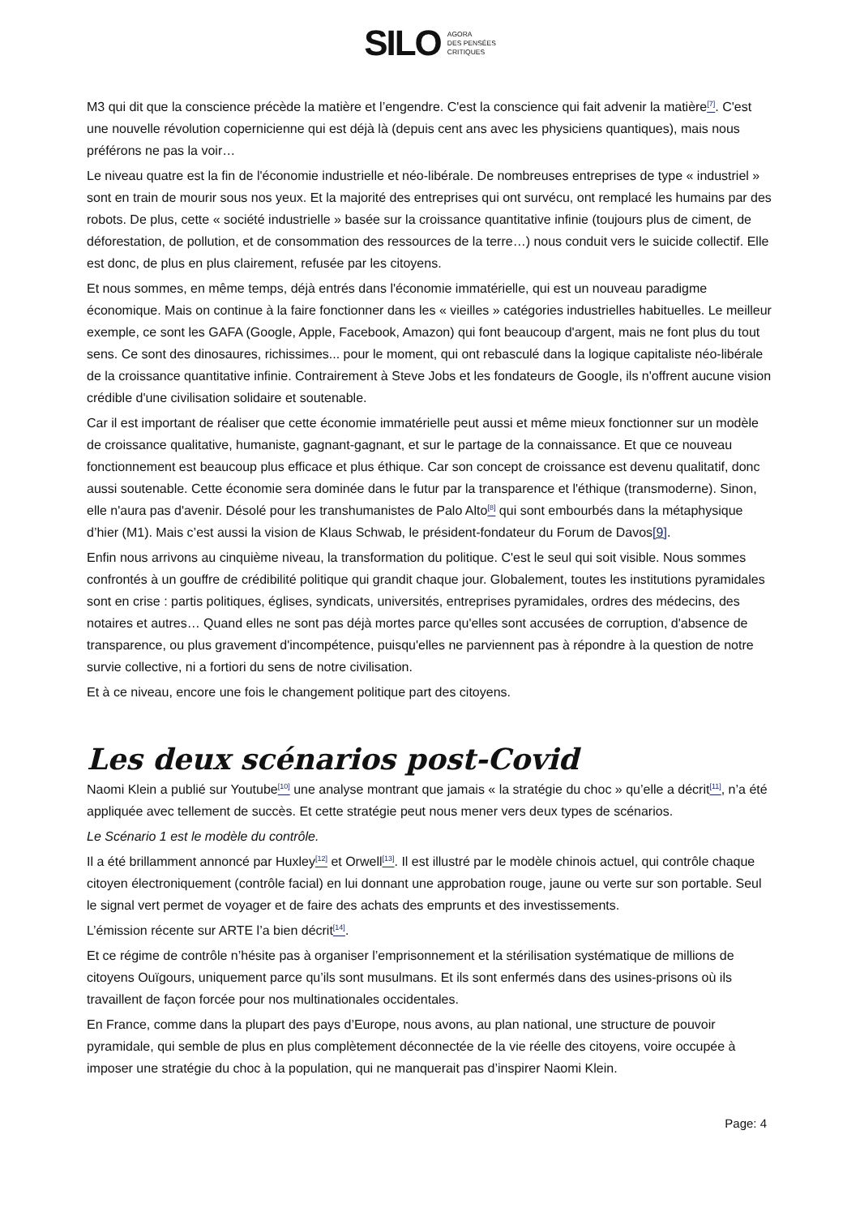SILO AGORA
DES PENSÉES
CRITIQUES
M3 qui dit que la conscience précède la matière et l’engendre. C'est la conscience qui fait advenir la matière<sup>[7]</sup>. C'est une nouvelle révolution copernicienne qui est déjà là (depuis cent ans avec les physiciens quantiques), mais nous préférons ne pas la voir…
Le niveau quatre est la fin de l'économie industrielle et néo-libérale. De nombreuses entreprises de type « industriel » sont en train de mourir sous nos yeux. Et la majorité des entreprises qui ont survécu, ont remplacé les humains par des robots. De plus, cette « société industrielle » basée sur la croissance quantitative infinie (toujours plus de ciment, de déforestation, de pollution, et de consommation des ressources de la terre…) nous conduit vers le suicide collectif. Elle est donc, de plus en plus clairement, refusée par les citoyens.
Et nous sommes, en même temps, déjà entrés dans l'économie immatérielle, qui est un nouveau paradigme économique. Mais on continue à la faire fonctionner dans les « vieilles » catégories industrielles habituelles. Le meilleur exemple, ce sont les GAFA (Google, Apple, Facebook, Amazon) qui font beaucoup d'argent, mais ne font plus du tout sens. Ce sont des dinosaures, richissimes... pour le moment, qui ont rebasculé dans la logique capitaliste néo-libérale de la croissance quantitative infinie. Contrairement à Steve Jobs et les fondateurs de Google, ils n'offrent aucune vision crédible d'une civilisation solidaire et soutenable.
Car il est important de réaliser que cette économie immatérielle peut aussi et même mieux fonctionner sur un modèle de croissance qualitative, humaniste, gagnant-gagnant, et sur le partage de la connaissance. Et que ce nouveau fonctionnement est beaucoup plus efficace et plus éthique. Car son concept de croissance est devenu qualitatif, donc aussi soutenable. Cette économie sera dominée dans le futur par la transparence et l'éthique (transmoderne). Sinon, elle n'aura pas d'avenir. Désolé pour les transhumanistes de Palo Alto<sup>[8]</sup> qui sont embourbés dans la métaphysique d’hier (M1). Mais c’est aussi la vision de Klaus Schwab, le président-fondateur du Forum de Davos[9].
Enfin nous arrivons au cinquième niveau, la transformation du politique. C'est le seul qui soit visible. Nous sommes confrontés à un gouffre de crédibilité politique qui grandit chaque jour. Globalement, toutes les institutions pyramidales sont en crise : partis politiques, églises, syndicats, universités, entreprises pyramidales, ordres des médecins, des notaires et autres… Quand elles ne sont pas déjà mortes parce qu'elles sont accusées de corruption, d'absence de transparence, ou plus gravement d'incompétence, puisqu'elles ne parviennent pas à répondre à la question de notre survie collective, ni a fortiori du sens de notre civilisation.
Et à ce niveau, encore une fois le changement politique part des citoyens.
Les deux scénarios post-Covid
Naomi Klein a publié sur Youtube<sup>[10]</sup> une analyse montrant que jamais « la stratégie du choc » qu’elle a décrit<sup>[11]</sup>, n’a été appliquée avec tellement de succès. Et cette stratégie peut nous mener vers deux types de scénarios.
Le Scénario 1 est le modèle du contrôle.
Il a été brillamment annoncé par Huxley<sup>[12]</sup> et Orwell<sup>[13]</sup>. Il est illustré par le modèle chinois actuel, qui contrôle chaque citoyen électroniquement (contrôle facial) en lui donnant une approbation rouge, jaune ou verte sur son portable. Seul le signal vert permet de voyager et de faire des achats des emprunts et des investissements.
L’émission récente sur ARTE l’a bien décrit<sup>[14]</sup>.
Et ce régime de contrôle n’hésite pas à organiser l’emprisonnement et la stérilisation systématique de millions de citoyens Ouïgours, uniquement parce qu’ils sont musulmans. Et ils sont enfermés dans des usines-prisons où ils travaillent de façon forcée pour nos multinationales occidentales.
En France, comme dans la plupart des pays d’Europe, nous avons, au plan national, une structure de pouvoir pyramidale, qui semble de plus en plus complètement déconnectée de la vie réelle des citoyens, voire occupée à imposer une stratégie du choc à la population, qui ne manquerait pas d’inspirer Naomi Klein.
Page: 4